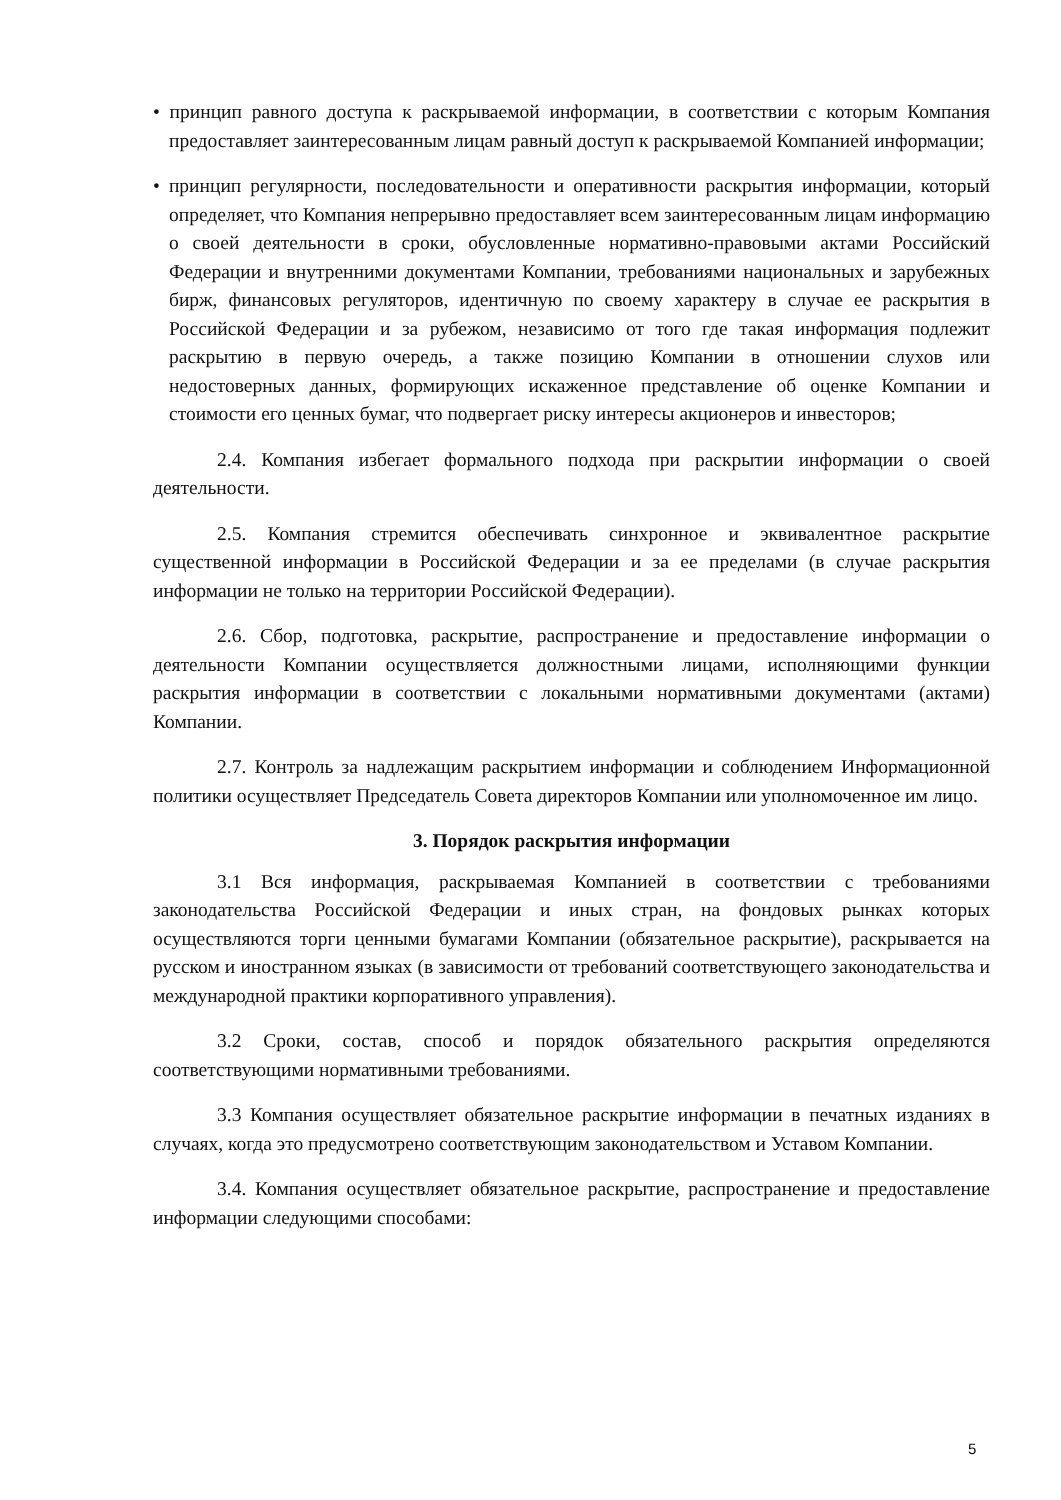• принцип равного доступа к раскрываемой информации, в соответствии с которым Компания предоставляет заинтересованным лицам равный доступ к раскрываемой Компанией информации;
• принцип регулярности, последовательности и оперативности раскрытия информации, который определяет, что Компания непрерывно предоставляет всем заинтересованным лицам информацию о своей деятельности в сроки, обусловленные нормативно-правовыми актами Российский Федерации и внутренними документами Компании, требованиями национальных и зарубежных бирж, финансовых регуляторов, идентичную по своему характеру в случае ее раскрытия в Российской Федерации и за рубежом, независимо от того где такая информация подлежит раскрытию в первую очередь, а также позицию Компании в отношении слухов или недостоверных данных, формирующих искаженное представление об оценке Компании и стоимости его ценных бумаг, что подвергает риску интересы акционеров и инвесторов;
2.4. Компания избегает формального подхода при раскрытии информации о своей деятельности.
2.5. Компания стремится обеспечивать синхронное и эквивалентное раскрытие существенной информации в Российской Федерации и за ее пределами (в случае раскрытия информации не только на территории Российской Федерации).
2.6. Сбор, подготовка, раскрытие, распространение и предоставление информации о деятельности Компании осуществляется должностными лицами, исполняющими функции раскрытия информации в соответствии с локальными нормативными документами (актами) Компании.
2.7. Контроль за надлежащим раскрытием информации и соблюдением Информационной политики осуществляет Председатель Совета директоров Компании или уполномоченное им лицо.
3. Порядок раскрытия информации
3.1 Вся информация, раскрываемая Компанией в соответствии с требованиями законодательства Российской Федерации и иных стран, на фондовых рынках которых осуществляются торги ценными бумагами Компании (обязательное раскрытие), раскрывается на русском и иностранном языках (в зависимости от требований соответствующего законодательства и международной практики корпоративного управления).
3.2 Сроки, состав, способ и порядок обязательного раскрытия определяются соответствующими нормативными требованиями.
3.3 Компания осуществляет обязательное раскрытие информации в печатных изданиях в случаях, когда это предусмотрено соответствующим законодательством и Уставом Компании.
3.4. Компания осуществляет обязательное раскрытие, распространение и предоставление информации следующими способами:
5